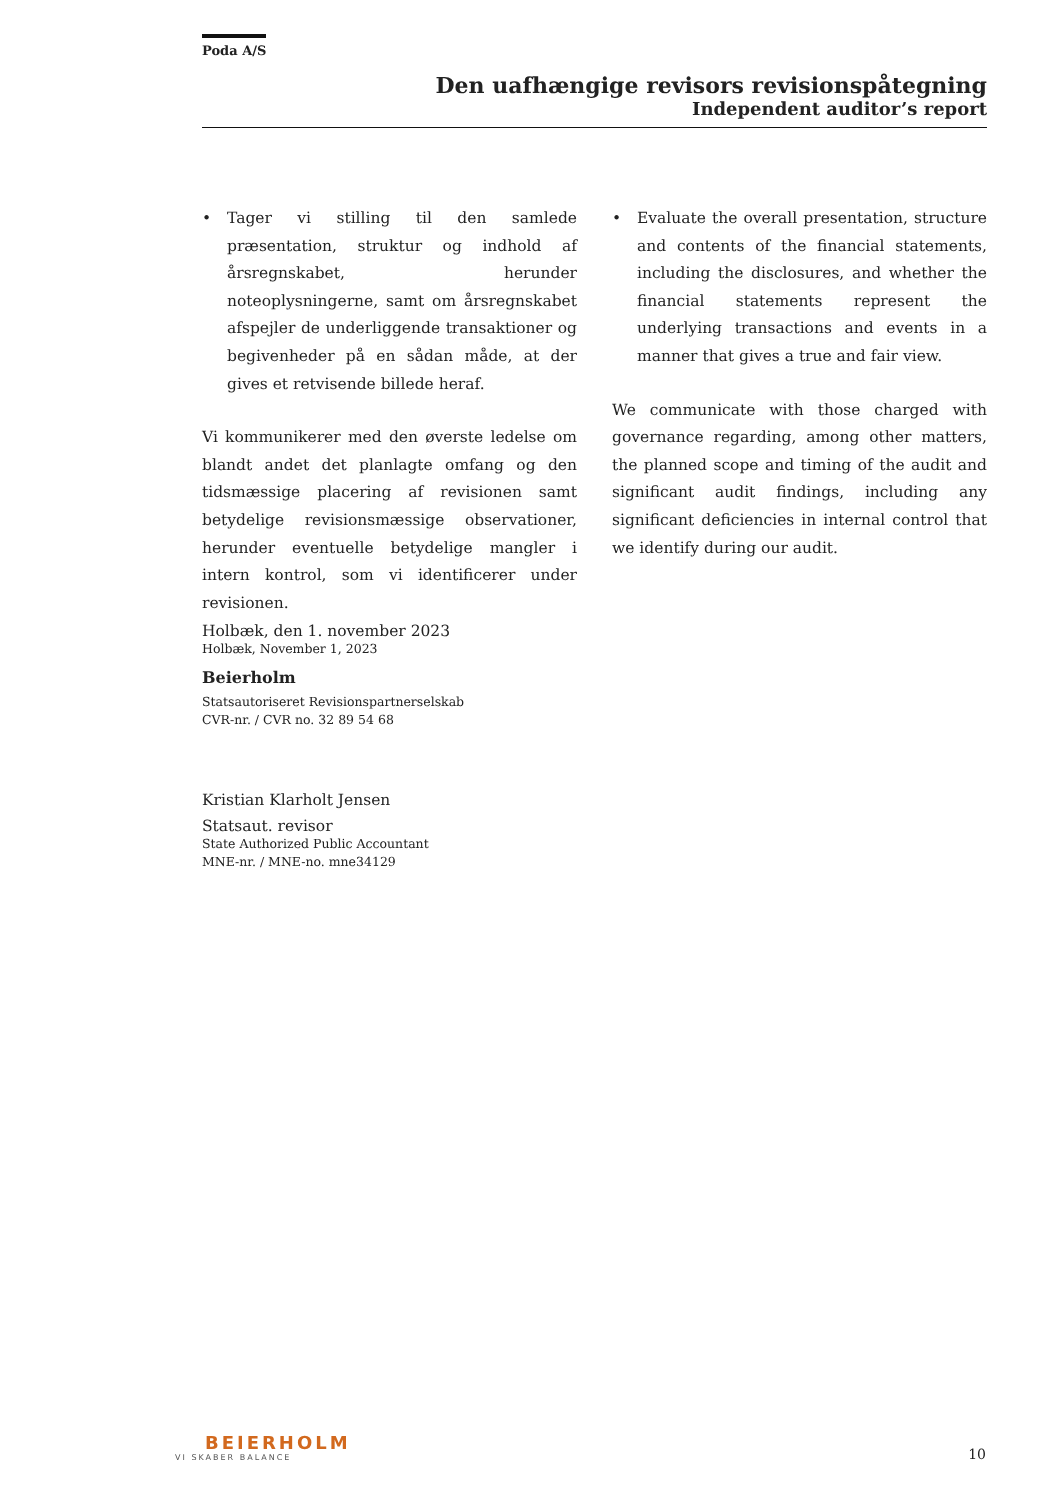Poda A/S
Den uafhængige revisors revisionspåtegning
Independent auditor’s report
• Tager vi stilling til den samlede præsentation, struktur og indhold af årsregnskabet, herunder noteoplysningerne, samt om årsregnskabet afspejler de underliggende transaktioner og begivenheder på en sådan måde, at der gives et retvisende billede heraf.
Vi kommunikerer med den øverste ledelse om blandt andet det planlagte omfang og den tidsmæssige placering af revisionen samt betydelige revisionsmæssige observationer, herunder eventuelle betydelige mangler i intern kontrol, som vi identificerer under revisionen.
• Evaluate the overall presentation, structure and contents of the financial statements, including the disclosures, and whether the financial statements represent the underlying transactions and events in a manner that gives a true and fair view.
We communicate with those charged with governance regarding, among other matters, the planned scope and timing of the audit and significant audit findings, including any significant deficiencies in internal control that we identify during our audit.
Holbæk, den 1. november 2023
Holbæk, November 1, 2023
Beierholm
Statsautoriseret Revisionspartnerselskab
CVR-nr. / CVR no. 32 89 54 68
Kristian Klarholt Jensen
Statsaut. revisor
State Authorized Public Accountant
MNE-nr. / MNE-no. mne34129
BEIERHOLM
VI SKABER BALANCE
10